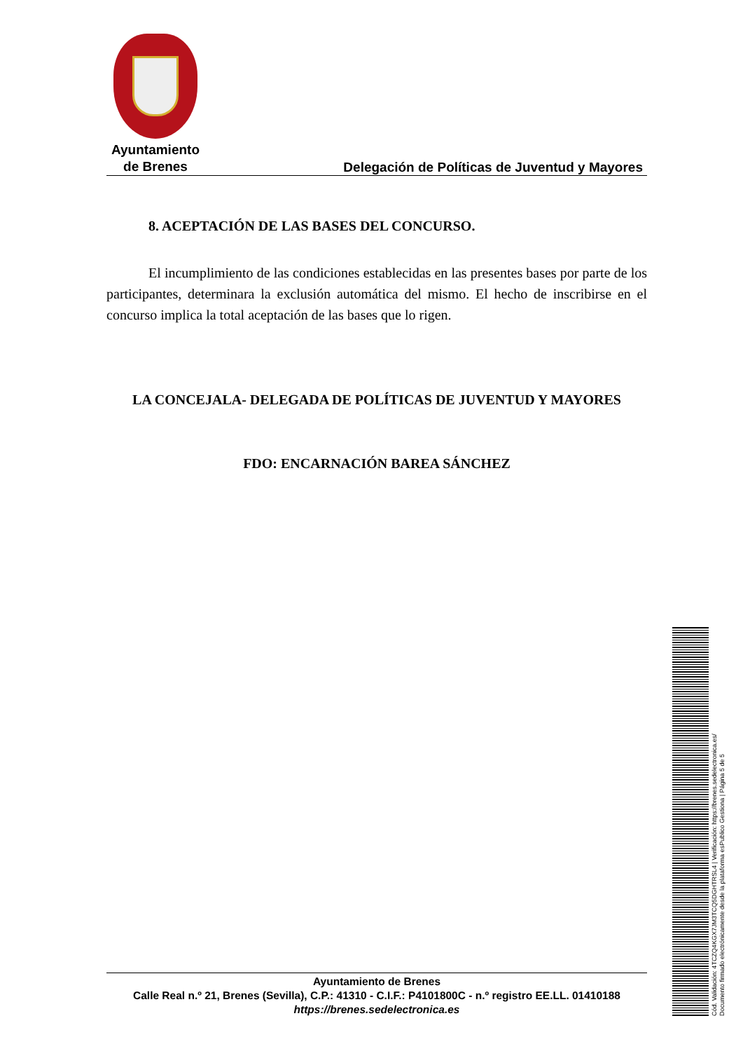Ayuntamiento
de Brenes
Delegación de Políticas de Juventud y Mayores
8. ACEPTACIÓN DE LAS BASES DEL CONCURSO.
El incumplimiento de las condiciones establecidas en las presentes bases por parte de los participantes, determinara la exclusión automática del mismo. El hecho de inscribirse en el concurso implica la total aceptación de las bases que lo rigen.
LA CONCEJALA- DELEGADA DE POLÍTICAS DE JUVENTUD Y MAYORES
FDO: ENCARNACIÓN BAREA SÁNCHEZ
Ayuntamiento de Brenes
Calle Real n.º 21, Brenes (Sevilla), C.P.: 41310 - C.I.F.: P4101800C - n.º registro EE.LL. 01410188
https://brenes.sedelectronica.es
Cód. Validación: 4TCZQ4KGX7JM3TCQ5DGHTRSL4 | Verificación: https://brenes.sedelectronica.es/
Documento firmado electrónicamente desde la plataforma esPublico Gestiona | Página 5 de 5